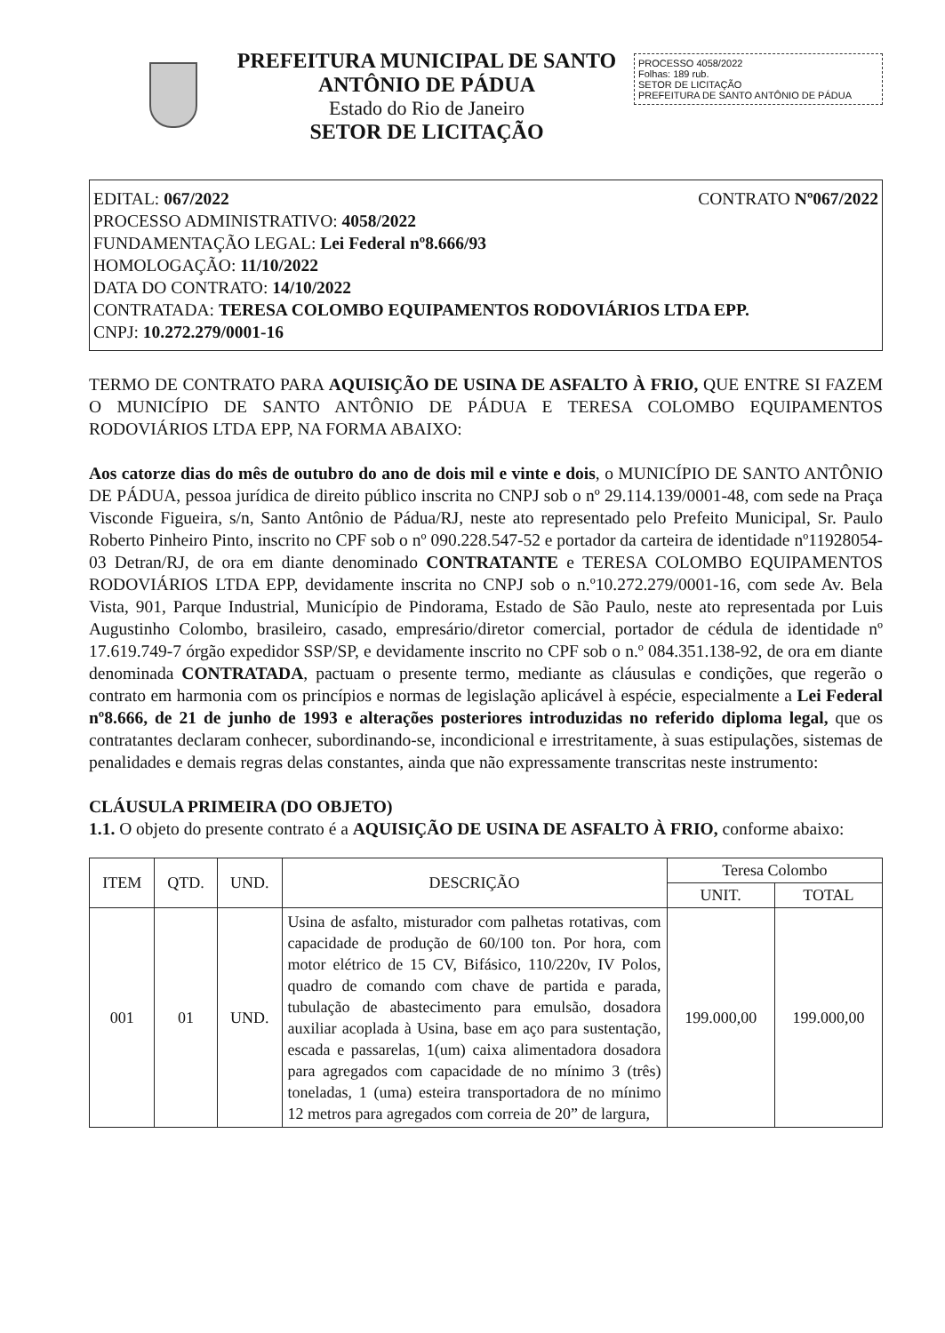PREFEITURA MUNICIPAL DE SANTO ANTÔNIO DE PÁDUA
Estado do Rio de Janeiro
SETOR DE LICITAÇÃO
PROCESSO 4058/2022
Folhas: 189 rub.
SETOR DE LICITAÇÃO
PREFEITURA DE SANTO ANTÔNIO DE PÁDUA
EDITAL: 067/2022 CONTRATO Nº067/2022
PROCESSO ADMINISTRATIVO: 4058/2022
FUNDAMENTAÇÃO LEGAL: Lei Federal nº8.666/93
HOMOLOGAÇÃO: 11/10/2022
DATA DO CONTRATO: 14/10/2022
CONTRATADA: TERESA COLOMBO EQUIPAMENTOS RODOVIÁRIOS LTDA EPP.
CNPJ: 10.272.279/0001-16
TERMO DE CONTRATO PARA AQUISIÇÃO DE USINA DE ASFALTO À FRIO, QUE ENTRE SI FAZEM O MUNICÍPIO DE SANTO ANTÔNIO DE PÁDUA E TERESA COLOMBO EQUIPAMENTOS RODOVIÁRIOS LTDA EPP, NA FORMA ABAIXO:
Aos catorze dias do mês de outubro do ano de dois mil e vinte e dois, o MUNICÍPIO DE SANTO ANTÔNIO DE PÁDUA, pessoa jurídica de direito público inscrita no CNPJ sob o nº 29.114.139/0001-48, com sede na Praça Visconde Figueira, s/n, Santo Antônio de Pádua/RJ, neste ato representado pelo Prefeito Municipal, Sr. Paulo Roberto Pinheiro Pinto, inscrito no CPF sob o nº 090.228.547-52 e portador da carteira de identidade nº11928054-03 Detran/RJ, de ora em diante denominado CONTRATANTE e TERESA COLOMBO EQUIPAMENTOS RODOVIÁRIOS LTDA EPP, devidamente inscrita no CNPJ sob o n.º10.272.279/0001-16, com sede Av. Bela Vista, 901, Parque Industrial, Município de Pindorama, Estado de São Paulo, neste ato representada por Luis Augustinho Colombo, brasileiro, casado, empresário/diretor comercial, portador de cédula de identidade nº 17.619.749-7 órgão expedidor SSP/SP, e devidamente inscrito no CPF sob o n.º 084.351.138-92, de ora em diante denominada CONTRATADA, pactuam o presente termo, mediante as cláusulas e condições, que regerão o contrato em harmonia com os princípios e normas de legislação aplicável à espécie, especialmente a Lei Federal nº8.666, de 21 de junho de 1993 e alterações posteriores introduzidas no referido diploma legal, que os contratantes declaram conhecer, subordinando-se, incondicional e irrestritamente, à suas estipulações, sistemas de penalidades e demais regras delas constantes, ainda que não expressamente transcritas neste instrumento:
CLÁUSULA PRIMEIRA (DO OBJETO)
1.1. O objeto do presente contrato é a AQUISIÇÃO DE USINA DE ASFALTO À FRIO, conforme abaixo:
| ITEM | QTD. | UND. | DESCRIÇÃO | Teresa Colombo | |
| --- | --- | --- | --- | --- | --- |
| | | | | UNIT. | TOTAL |
| 001 | 01 | UND. | Usina de asfalto, misturador com palhetas rotativas, com capacidade de produção de 60/100 ton. Por hora, com motor elétrico de 15 CV, Bifásico, 110/220v, IV Polos, quadro de comando com chave de partida e parada, tubulação de abastecimento para emulsão, dosadora auxiliar acoplada à Usina, base em aço para sustentação, escada e passarelas, 1(um) caixa alimentadora dosadora para agregados com capacidade de no mínimo 3 (três) toneladas, 1 (uma) esteira transportadora de no mínimo 12 metros para agregados com correia de 20” de largura, | 199.000,00 | 199.000,00 |